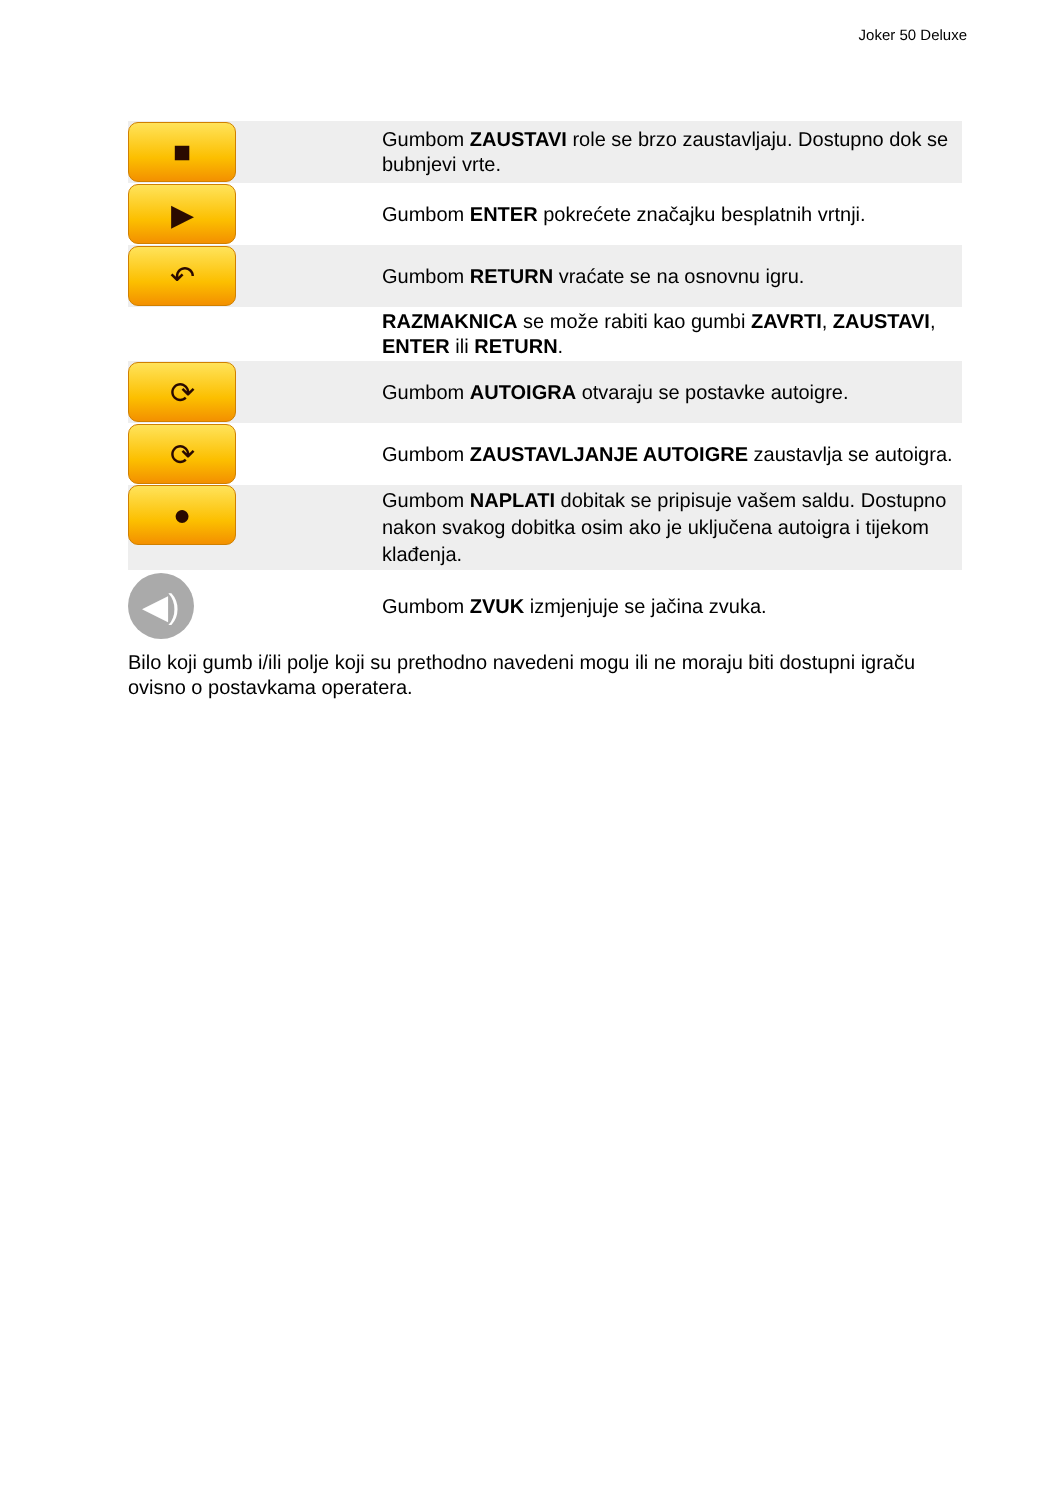Joker 50 Deluxe
| ■ | Gumbom ZAUSTAVI role se brzo zaustavljaju. Dostupno dok se bubnjevi vrte. |
| ▶ | Gumbom ENTER pokrećete značajku besplatnih vrtnji. |
| ↶ | Gumbom RETURN vraćate se na osnovnu igru. |
| | RAZMAKNICA se može rabiti kao gumbi ZAVRTI , ZAUSTAVI , ENTER ili RETURN . |
| ⟳ | Gumbom AUTOIGRA otvaraju se postavke autoigre. |
| ⟳ | Gumbom ZAUSTAVLJANJE AUTOIGRE zaustavlja se autoigra. |
| ● | Gumbom NAPLATI dobitak se pripisuje vašem saldu. Dostupno nakon svakog dobitka osim ako je uključena autoigra i tijekom klađenja. |
| ◀) | Gumbom ZVUK izmjenjuje se jačina zvuka. |
Bilo koji gumb i/ili polje koji su prethodno navedeni mogu ili ne moraju biti dostupni igraču ovisno o postavkama operatera.